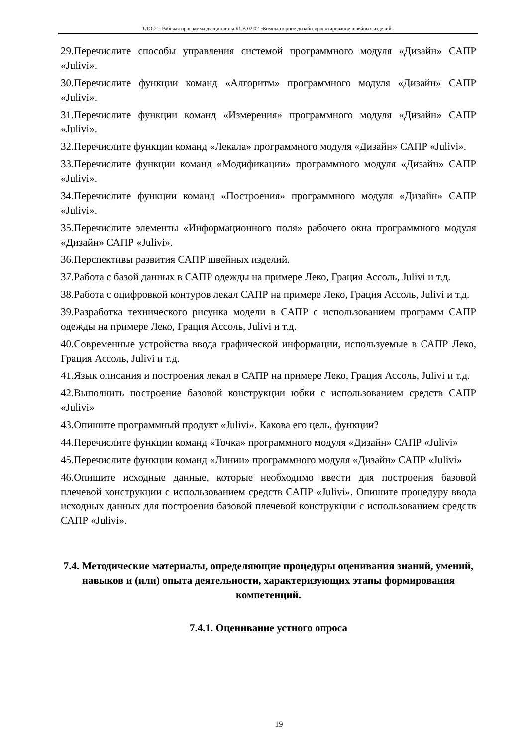ТДО-21: Рабочая программа дисциплины Б1.В.02.02 «Компьютерное дизайн-проектирование швейных изделий»
29.Перечислите способы управления системой программного модуля «Дизайн» САПР «Julivi».
30.Перечислите функции команд «Алгоритм» программного модуля «Дизайн» САПР «Julivi».
31.Перечислите функции команд «Измерения» программного модуля «Дизайн» САПР «Julivi».
32.Перечислите функции команд «Лекала» программного модуля «Дизайн» САПР «Julivi».
33.Перечислите функции команд «Модификации» программного модуля «Дизайн» САПР «Julivi».
34.Перечислите функции команд «Построения» программного модуля «Дизайн» САПР «Julivi».
35.Перечислите элементы «Информационного поля» рабочего окна программного модуля «Дизайн» САПР «Julivi».
36.Перспективы развития САПР швейных изделий.
37.Работа с базой данных в САПР одежды на примере Леко, Грация Ассоль, Julivi и т.д.
38.Работа с оцифровкой контуров лекал САПР на примере Леко, Грация Ассоль, Julivi и т.д.
39.Разработка технического рисунка модели в САПР с использованием программ САПР одежды на примере Леко, Грация Ассоль, Julivi и т.д.
40.Современные устройства ввода графической информации, используемые в САПР Леко, Грация Ассоль, Julivi и т.д.
41.Язык описания и построения лекал в САПР на примере Леко, Грация Ассоль, Julivi и т.д.
42.Выполнить построение базовой конструкции юбки с использованием средств САПР «Julivi»
43.Опишите программный продукт «Julivi». Какова его цель, функции?
44.Перечислите функции команд «Точка» программного модуля «Дизайн» САПР «Julivi»
45.Перечислите функции команд «Линии» программного модуля «Дизайн» САПР «Julivi»
46.Опишите исходные данные, которые необходимо ввести для построения базовой плечевой конструкции с использованием средств САПР «Julivi». Опишите процедуру ввода исходных данных для построения базовой плечевой конструкции с использованием средств САПР «Julivi».
7.4. Методические материалы, определяющие процедуры оценивания знаний, умений, навыков и (или) опыта деятельности, характеризующих этапы формирования компетенций.
7.4.1. Оценивание устного опроса
19